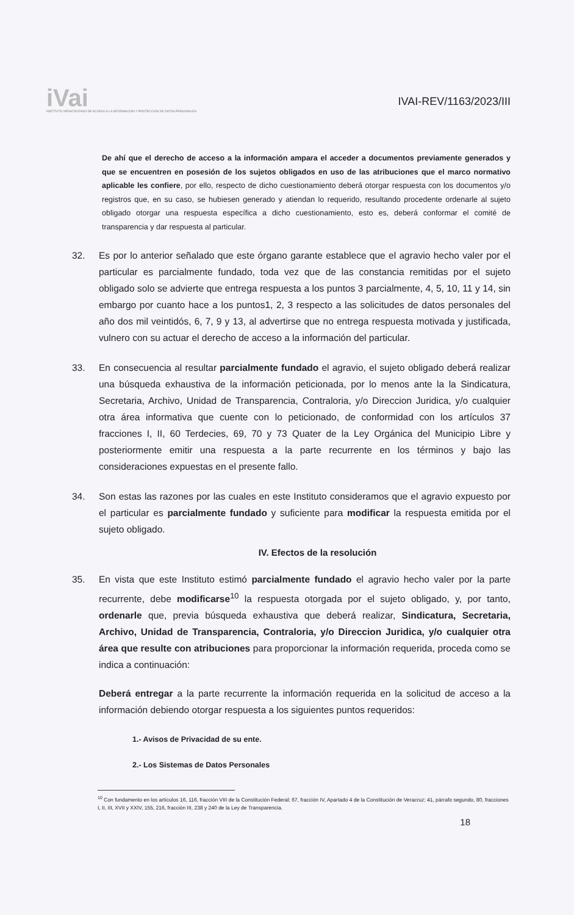iVai
INSTITUTO VERACRUZANO DE ACCESO A LA INFORMACIÓN Y PROTECCIÓN DE DATOS PERSONALES
IVAI-REV/1163/2023/III
De ahí que el derecho de acceso a la información ampara el acceder a documentos previamente generados y que se encuentren en posesión de los sujetos obligados en uso de las atribuciones que el marco normativo aplicable les confiere, por ello, respecto de dicho cuestionamiento deberá otorgar respuesta con los documentos y/o registros que, en su caso, se hubiesen generado y atiendan lo requerido, resultando procedente ordenarle al sujeto obligado otorgar una respuesta específica a dicho cuestionamiento, esto es, deberá conformar el comité de transparencia y dar respuesta al particular.
32. Es por lo anterior señalado que este órgano garante establece que el agravio hecho valer por el particular es parcialmente fundado, toda vez que de las constancia remitidas por el sujeto obligado solo se advierte que entrega respuesta a los puntos 3 parcialmente, 4, 5, 10, 11 y 14, sin embargo por cuanto hace a los puntos1, 2, 3 respecto a las solicitudes de datos personales del año dos mil veintidós, 6, 7, 9 y 13, al advertirse que no entrega respuesta motivada y justificada, vulnero con su actuar el derecho de acceso a la información del particular.
33. En consecuencia al resultar parcialmente fundado el agravio, el sujeto obligado deberá realizar una búsqueda exhaustiva de la información peticionada, por lo menos ante la la Sindicatura, Secretaria, Archivo, Unidad de Transparencia, Contraloria, y/o Direccion Juridica, y/o cualquier otra área informativa que cuente con lo peticionado, de conformidad con los artículos 37 fracciones I, II, 60 Terdecies, 69, 70 y 73 Quater de la Ley Orgánica del Municipio Libre y posteriormente emitir una respuesta a la parte recurrente en los términos y bajo las consideraciones expuestas en el presente fallo.
34. Son estas las razones por las cuales en este Instituto consideramos que el agravio expuesto por el particular es parcialmente fundado y suficiente para modificar la respuesta emitida por el sujeto obligado.
IV. Efectos de la resolución
35. En vista que este Instituto estimó parcialmente fundado el agravio hecho valer por la parte recurrente, debe modificarse<sup>10</sup> la respuesta otorgada por el sujeto obligado, y, por tanto, ordenarle que, previa búsqueda exhaustiva que deberá realizar, Sindicatura, Secretaria, Archivo, Unidad de Transparencia, Contraloria, y/o Direccion Juridica, y/o cualquier otra área que resulte con atribuciones para proporcionar la información requerida, proceda como se indica a continuación:
Deberá entregar a la parte recurrente la información requerida en la solicitud de acceso a la información debiendo otorgar respuesta a los siguientes puntos requeridos:
1.- Avisos de Privacidad de su ente.
2.- Los Sistemas de Datos Personales
<sup>10</sup> Con fundamento en los artículos 16, 116, fracción VIII de la Constitución Federal; 67, fracción IV, Apartado 4 de la Constitución de Veracruz; 41, párrafo segundo, 80, fracciones I, II, III, XVII y XXIV, 155, 216, fracción III, 238 y 240 de la Ley de Transparencia.
18